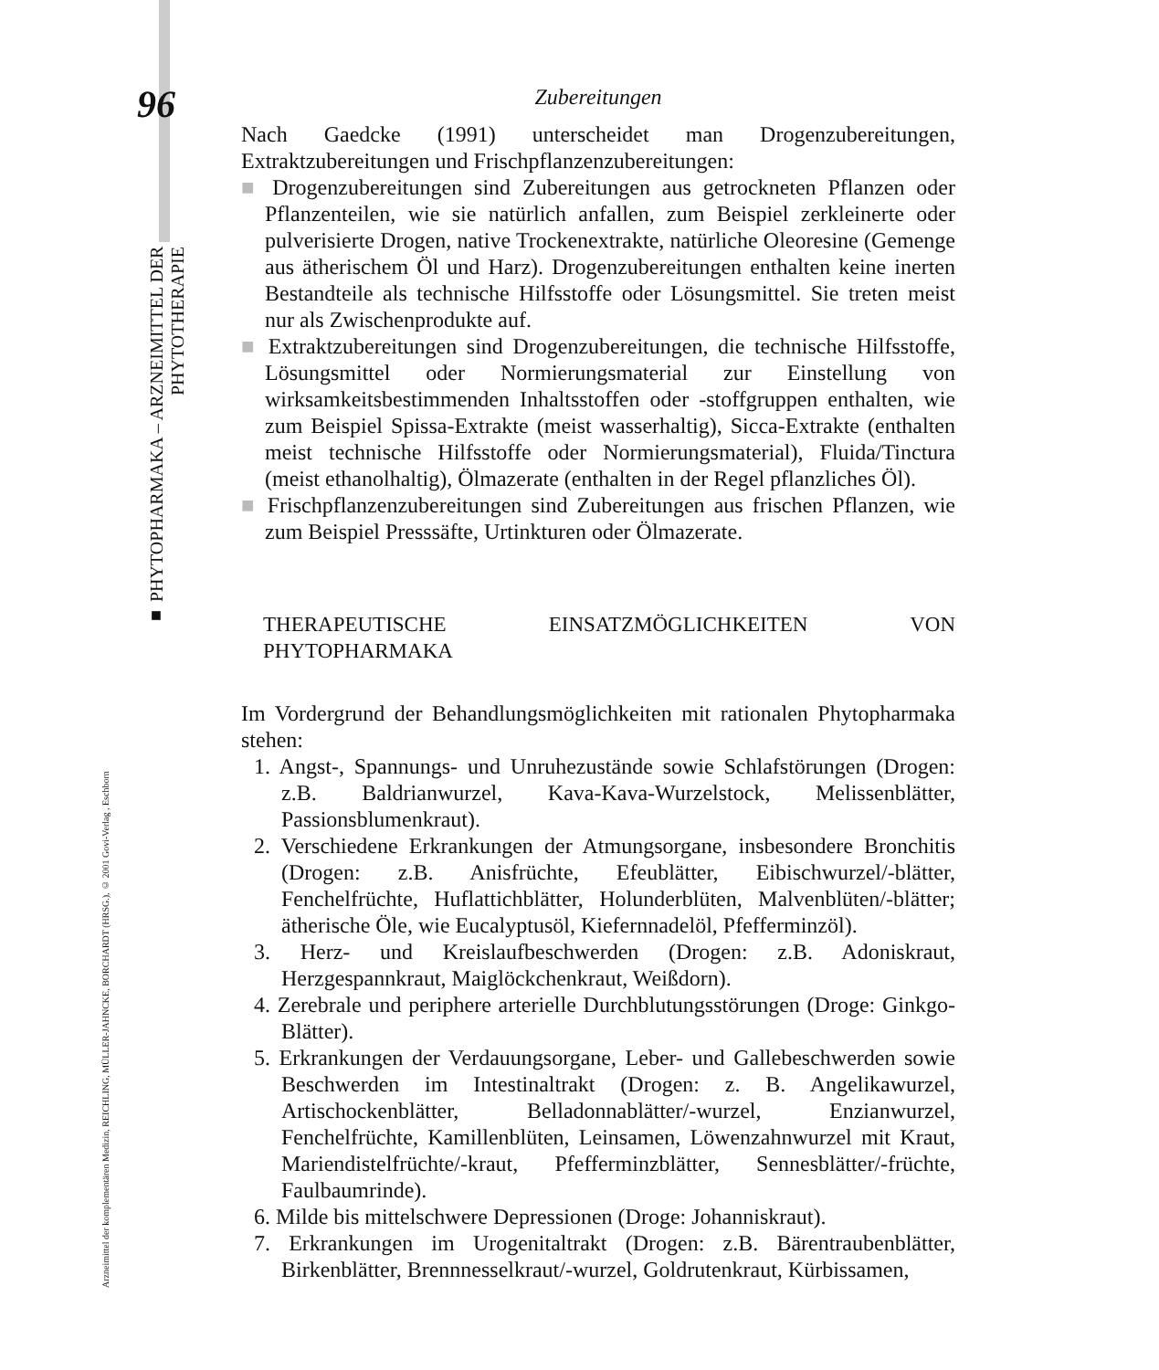96
■ PHYTOPHARMAKA – ARZNEIMITTEL DER PHYTOTHERAPIE
Arzneimittel der komplementären Medizin, REICHLING, MÜLLER-JAHNCKE, BORCHARDT (HRSG.), © 2001 Govi-Verlag , Eschborn
Zubereitungen
Nach Gaedcke (1991) unterscheidet man Drogenzubereitungen, Extraktzubereitungen und Frischpflanzenzubereitungen:
■ Drogenzubereitungen sind Zubereitungen aus getrockneten Pflanzen oder Pflanzenteilen, wie sie natürlich anfallen, zum Beispiel zerkleinerte oder pulverisierte Drogen, native Trockenextrakte, natürliche Oleoresine (Gemenge aus ätherischem Öl und Harz). Drogenzubereitungen enthalten keine inerten Bestandteile als technische Hilfsstoffe oder Lösungsmittel. Sie treten meist nur als Zwischenprodukte auf.
■ Extraktzubereitungen sind Drogenzubereitungen, die technische Hilfsstoffe, Lösungsmittel oder Normierungsmaterial zur Einstellung von wirksamkeitsbestimmenden Inhaltsstoffen oder -stoffgruppen enthalten, wie zum Beispiel Spissa-Extrakte (meist wasserhaltig), Sicca-Extrakte (enthalten meist technische Hilfsstoffe oder Normierungsmaterial), Fluida/Tinctura (meist ethanolhaltig), Ölmazerate (enthalten in der Regel pflanzliches Öl).
■ Frischpflanzenzubereitungen sind Zubereitungen aus frischen Pflanzen, wie zum Beispiel Presssäfte, Urtinkturen oder Ölmazerate.
THERAPEUTISCHE EINSATZMÖGLICHKEITEN VON PHYTOPHARMAKA
Im Vordergrund der Behandlungsmöglichkeiten mit rationalen Phytopharmaka stehen:
1. Angst-, Spannungs- und Unruhezustände sowie Schlafstörungen (Drogen: z.B. Baldrianwurzel, Kava-Kava-Wurzelstock, Melissenblätter, Passionsblumenkraut).
2. Verschiedene Erkrankungen der Atmungsorgane, insbesondere Bronchitis (Drogen: z.B. Anisfrüchte, Efeublätter, Eibischwurzel/-blätter, Fenchelfrüchte, Huflattichblätter, Holunderblüten, Malvenblüten/-blätter; ätherische Öle, wie Eucalyptusöl, Kiefernnadelöl, Pfefferminzöl).
3. Herz- und Kreislaufbeschwerden (Drogen: z.B. Adoniskraut, Herzgespannkraut, Maiglöckchenkraut, Weißdorn).
4. Zerebrale und periphere arterielle Durchblutungsstörungen (Droge: Ginkgo-Blätter).
5. Erkrankungen der Verdauungsorgane, Leber- und Gallebeschwerden sowie Beschwerden im Intestinaltrakt (Drogen: z. B. Angelikawurzel, Artischockenblätter, Belladonnablätter/-wurzel, Enzianwurzel, Fenchelfrüchte, Kamillenblüten, Leinsamen, Löwenzahnwurzel mit Kraut, Mariendistelfrüchte/-kraut, Pfefferminzblätter, Sennesblätter/-früchte, Faulbaumrinde).
6. Milde bis mittelschwere Depressionen (Droge: Johanniskraut).
7. Erkrankungen im Urogenitaltrakt (Drogen: z.B. Bärentraubenblätter, Birkenblätter, Brennnesselkraut/-wurzel, Goldrutenkraut, Kürbissamen,